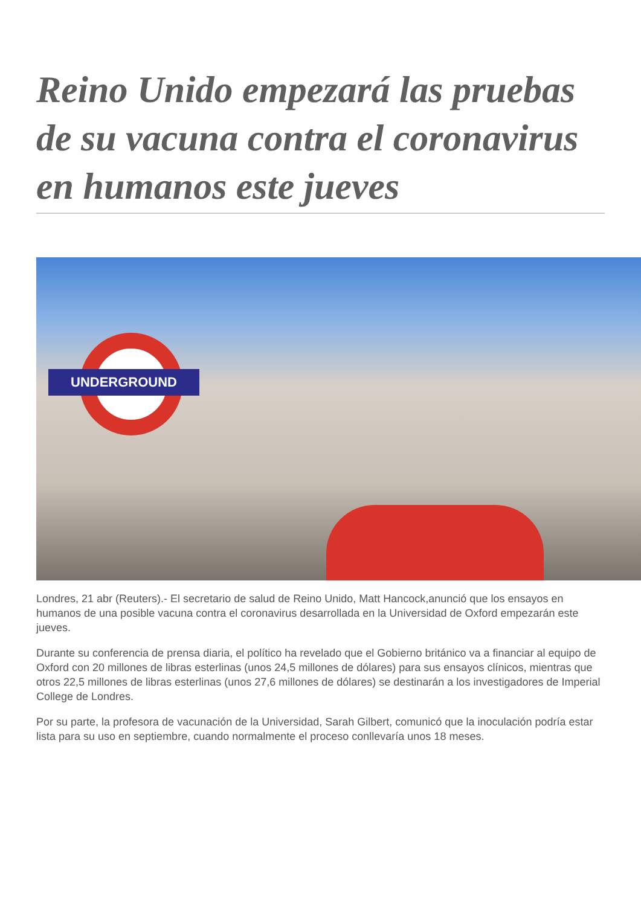Reino Unido empezará las pruebas de su vacuna contra el coronavirus en humanos este jueves
UNDERGROUND
Londres, 21 abr (Reuters).- El secretario de salud de Reino Unido, Matt Hancock,anunció que los ensayos en humanos de una posible vacuna contra el coronavirus desarrollada en la Universidad de Oxford empezarán este jueves.
Durante su conferencia de prensa diaria, el político ha revelado que el Gobierno británico va a financiar al equipo de Oxford con 20 millones de libras esterlinas (unos 24,5 millones de dólares) para sus ensayos clínicos, mientras que otros 22,5 millones de libras esterlinas (unos 27,6 millones de dólares) se destinarán a los investigadores de Imperial College de Londres.
Por su parte, la profesora de vacunación de la Universidad, Sarah Gilbert, comunicó que la inoculación podría estar lista para su uso en septiembre, cuando normalmente el proceso conllevaría unos 18 meses.